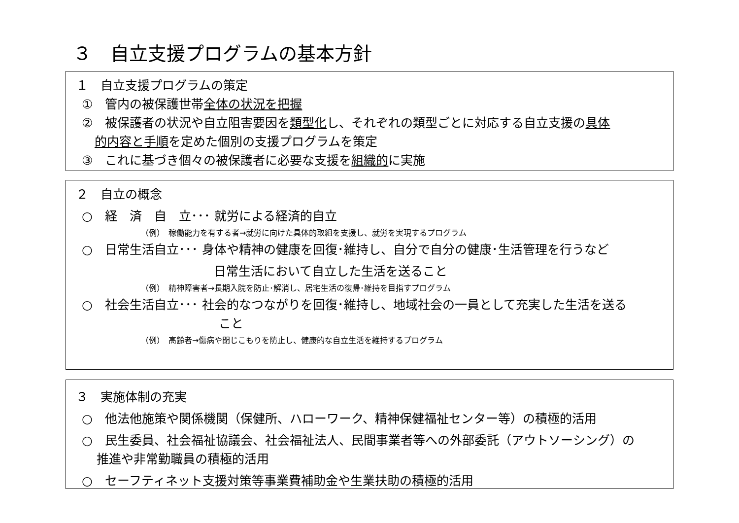３　自立支援プログラムの基本方針
１　自立支援プログラムの策定
①　管内の被保護世帯全体の状況を把握
②　被保護者の状況や自立阻害要因を類型化し、それぞれの類型ごとに対応する自立支援の具体
的内容と手順を定めた個別の支援プログラムを策定
③　これに基づき個々の被保護者に必要な支援を組織的に実施
２　自立の概念
○　経　済　自　立･･･ 就労による経済的自立
（例）　稼働能力を有する者→就労に向けた具体的取組を支援し、就労を実現するプログラム
○　日常生活自立･･･ 身体や精神の健康を回復･維持し、自分で自分の健康･生活管理を行うなど
日常生活において自立した生活を送ること
（例）　精神障害者→長期入院を防止･解消し、居宅生活の復帰･維持を目指すプログラム
○　社会生活自立･･･ 社会的なつながりを回復･維持し、地域社会の一員として充実した生活を送る
こと
（例）　高齢者→傷病や閉じこもりを防止し、健康的な自立生活を維持するプログラム
３　実施体制の充実
○　他法他施策や関係機関（保健所、ハローワーク、精神保健福祉センター等）の積極的活用
○　民生委員、社会福祉協議会、社会福祉法人、民間事業者等への外部委託（アウトソーシング）の
推進や非常勤職員の積極的活用
○　セーフティネット支援対策等事業費補助金や生業扶助の積極的活用